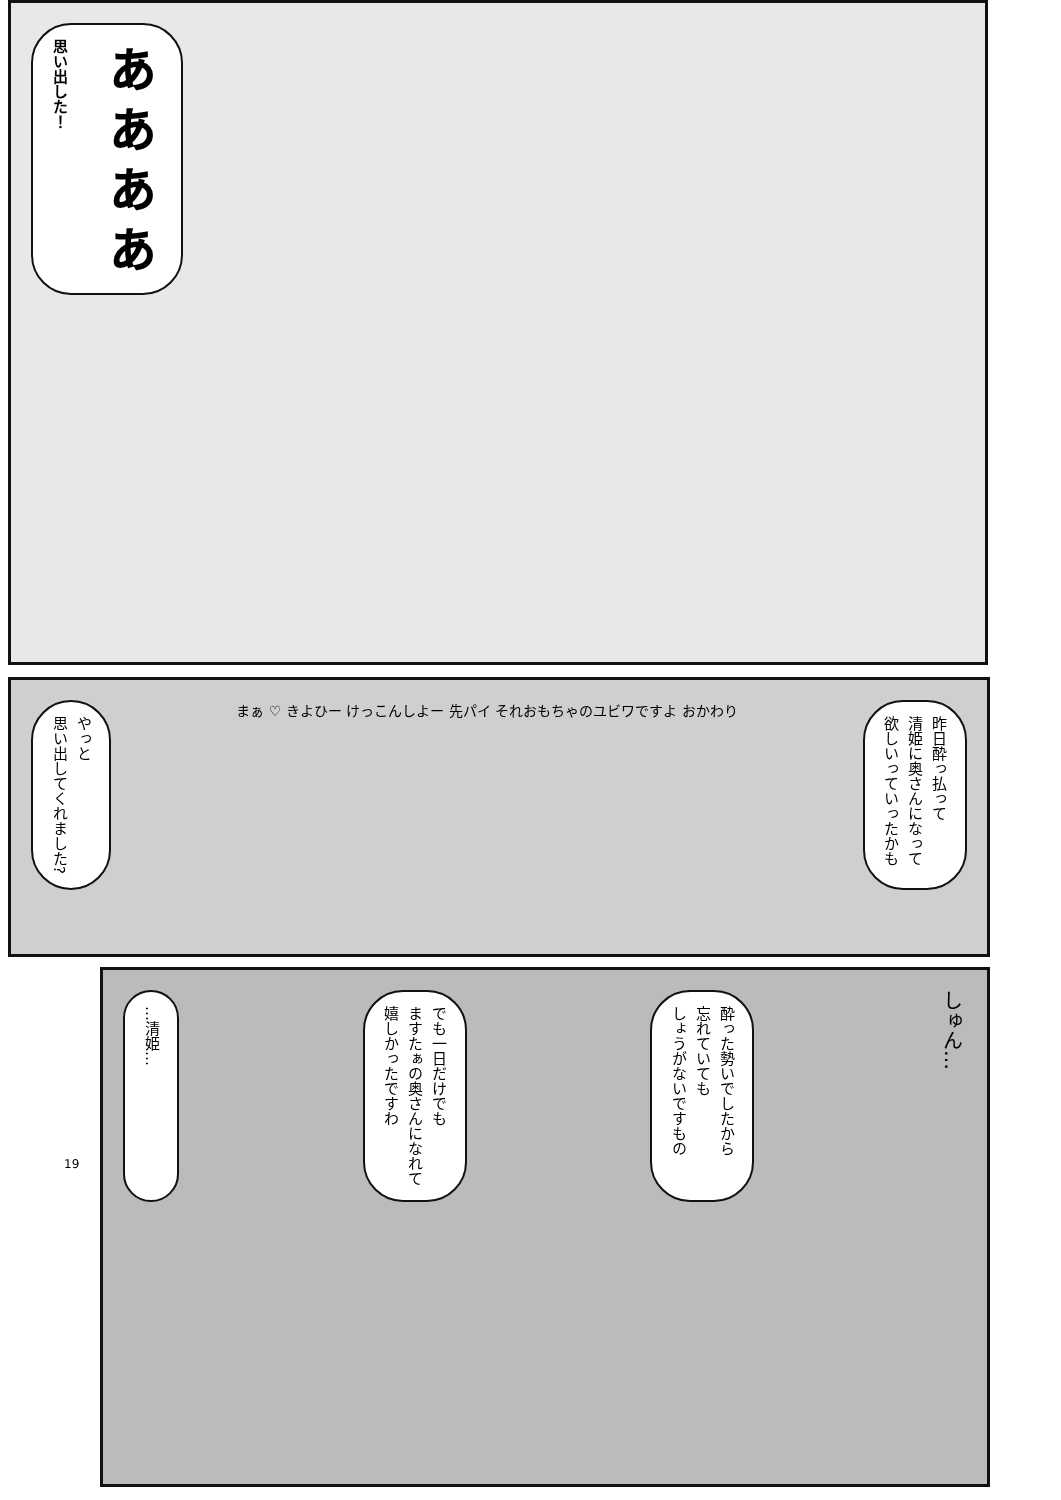ぁぁぁぁ
思い出した！
やっと
思い出してくれました?
まぁ ♡ きよひー けっこんしよー 先パイ それおもちゃのユビワですよ おかわり
昨日酔っ払って
清姫に奥さんになって
欲しいっていったかも
…清姫…
でも一日だけでも
ますたぁの奥さんになれて
嬉しかったですわ
酔った勢いでしたから
忘れていても
しょうがないですもの
しゅん…
19